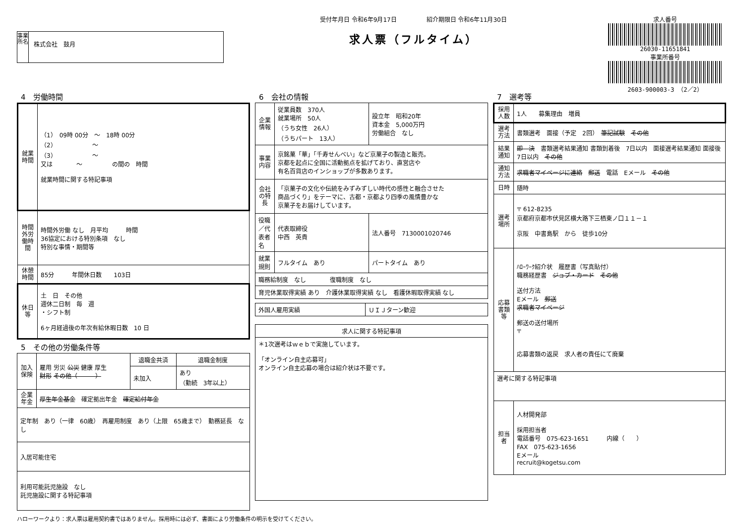事業所名
株式会社　鼓月
受付年月日 令和6年9月17日　　　　　紹介期限日 令和6年11月30日
求人票（フルタイム）
求人番号
26030-11651841
事業所番号
2603-900003-3 （2／2）
4　労働時間
| 就業時間 | （1） 09時 00分 ～ 18時 00分 （2） ～ （3） ～ 又は ～ の間の 時間 就業時間に関する特記事項 |
| 時間外労働時間 | 時間外労働 なし 月平均 時間 36協定における特別条項 なし 特別な事情・期間等 |
| 休憩時間 | 85分 年間休日数 103日 |
| 休日等 | 土 日 その他 週休二日制 毎 週 ・シフト制 6ヶ月経過後の年次有給休暇日数 10 日 |
5　その他の労働条件等
| 加入保険 | 雇用 労災 公災 健康 厚生 財形 その他（ ） | 退職金共済 | 退職金制度 |
| | | 未加入 | あり （勤続 3年以上） |
| 企業年金 | 厚生年金基金 確定拠出年金 確定給付年金 | | |
| 定年制 あり（一律 60歳） 再雇用制度 あり（上限 65歳まで） 勤務延長 なし | | | |
| 入居可能住宅 | | | |
| 利用可能託児施設 なし 託児施設に関する特記事項 | | | |
6　会社の情報
| 企業情報 | 従業員数 370人 就業場所 50人 （うち女性 26人） （うちパート 13人） | 設立年 昭和20年 資本金 5,000万円 労働組合 なし |
| 事業内容 | 京銘菓「華」「千寿せんべい」など京菓子の製造と販売。 京都を起点に全国に活動拠点を拡げており、直営店や 有名百貨店のインショップが多数あります。 | |
| 会社の特長 | 「京菓子の文化や伝統をみずみずしい時代の感性と融合させた 商品づくり」をテーマに、古都・京都より四季の風情豊かな 京菓子をお届けしています。 | |
| 役職／代表者名 | 代表取締役 中西 英貴 | 法人番号 7130001020746 |
| 就業規則 | フルタイム あり | パートタイム あり |
| 職務給制度 なし 復職制度 なし | | |
| 育児休業取得実績 あり 介護休業取得実績 なし 看護休暇取得実績 なし | | |
| 外国人雇用実績 | ＵＩＪターン歓迎 |
| 求人に関する特記事項 |
| --- |
| ＊1次選考はｗｅｂで実施しています。 「オンライン自主応募可」 オンライン自主応募の場合は紹介状は不要です。 |
7　選考等
| 採用人数 | 1人 募集理由 増員 |
| 選考方法 | 書類選考 面接（予定 2回） 筆記試験 その他 |
| 結果通知 | 即 決 書類選考結果通知 書類到着後 7日以内 面接選考結果通知 面接後 7日以内 その他 |
| 通知方法 | 求職者マイページに連絡 郵送 電話 Eメール その他 |
| 日時 | 随時 |
| 選考場所 | 〒 612-8235 京都府京都市伏見区横大路下三栖東ノ口１１－１ 京阪 中書島駅 から 徒歩10分 |
| 応募書類等 | ﾊﾛｰﾜｰｸ紹介状 履歴書（写真貼付） 職務経歴書 ジョブ・カード その他 送付方法 Eメール 郵送 求職者マイページ 郵送の送付場所 〒 応募書類の返戻 求人者の責任にて廃棄 |
| 選考に関する特記事項 | |
| 担当者 | 人材開発部 採用担当者 電話番号 075-623-1651 内線（ ） FAX 075-623-1656 Eメール recruit@kogetsu.com |
ハローワークより：求人票は雇用契約書ではありません。採用時には必ず、書面により労働条件の明示を受けてください。